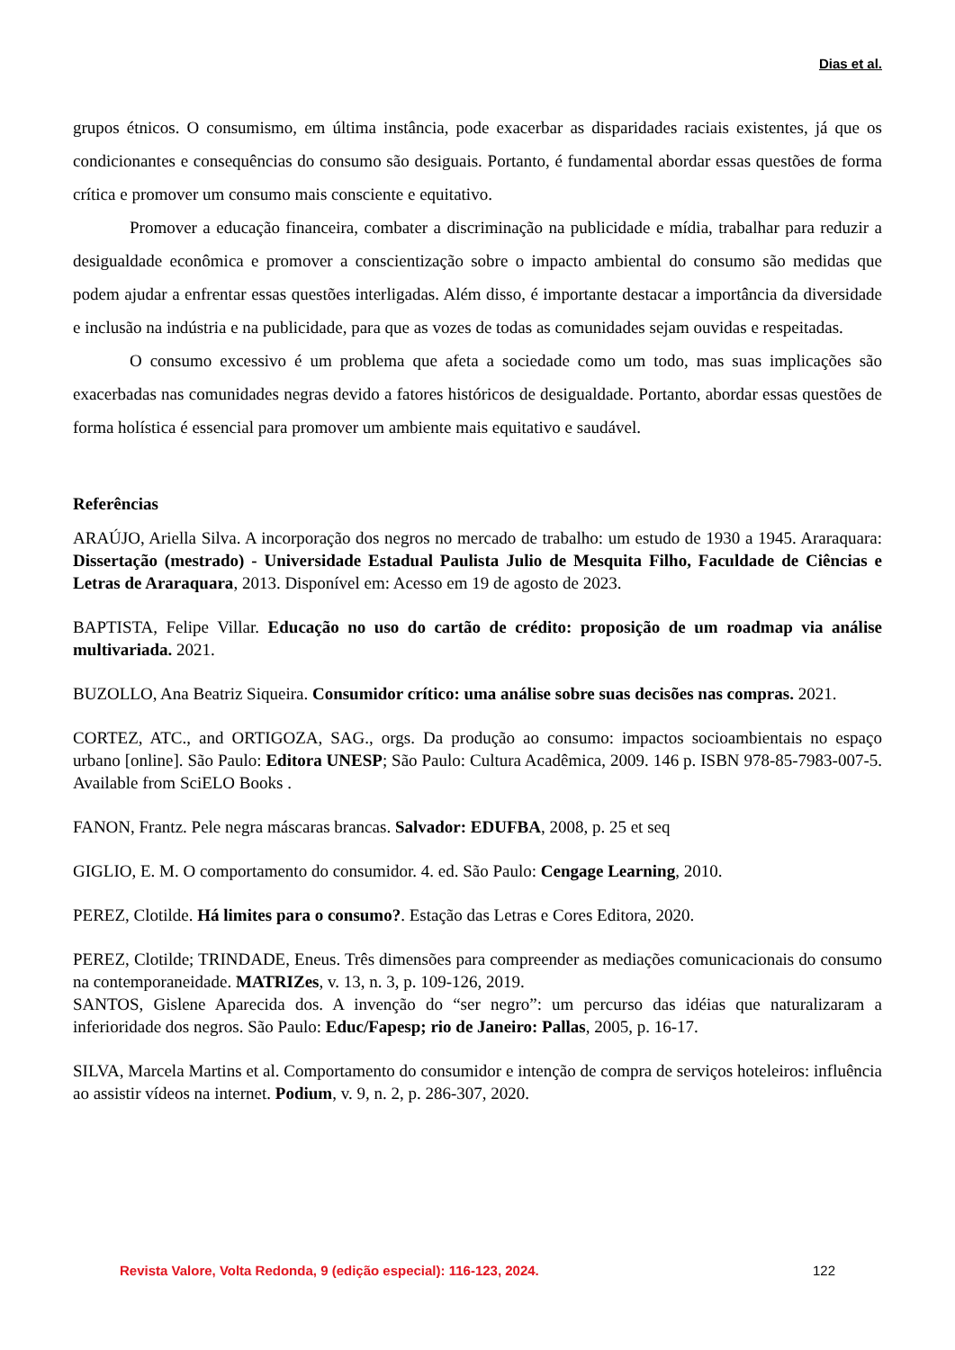Dias et al.
grupos étnicos. O consumismo, em última instância, pode exacerbar as disparidades raciais existentes, já que os condicionantes e consequências do consumo são desiguais. Portanto, é fundamental abordar essas questões de forma crítica e promover um consumo mais consciente e equitativo.
Promover a educação financeira, combater a discriminação na publicidade e mídia, trabalhar para reduzir a desigualdade econômica e promover a conscientização sobre o impacto ambiental do consumo são medidas que podem ajudar a enfrentar essas questões interligadas. Além disso, é importante destacar a importância da diversidade e inclusão na indústria e na publicidade, para que as vozes de todas as comunidades sejam ouvidas e respeitadas.
O consumo excessivo é um problema que afeta a sociedade como um todo, mas suas implicações são exacerbadas nas comunidades negras devido a fatores históricos de desigualdade. Portanto, abordar essas questões de forma holística é essencial para promover um ambiente mais equitativo e saudável.
Referências
ARAÚJO, Ariella Silva. A incorporação dos negros no mercado de trabalho: um estudo de 1930 a 1945. Araraquara: Dissertação (mestrado) - Universidade Estadual Paulista Julio de Mesquita Filho, Faculdade de Ciências e Letras de Araraquara, 2013. Disponível em: Acesso em 19 de agosto de 2023.
BAPTISTA, Felipe Villar. Educação no uso do cartão de crédito: proposição de um roadmap via análise multivariada. 2021.
BUZOLLO, Ana Beatriz Siqueira. Consumidor crítico: uma análise sobre suas decisões nas compras. 2021.
CORTEZ, ATC., and ORTIGOZA, SAG., orgs. Da produção ao consumo: impactos socioambientais no espaço urbano [online]. São Paulo: Editora UNESP; São Paulo: Cultura Acadêmica, 2009. 146 p. ISBN 978-85-7983-007-5. Available from SciELO Books .
FANON, Frantz. Pele negra máscaras brancas. Salvador: EDUFBA, 2008, p. 25 et seq
GIGLIO, E. M. O comportamento do consumidor. 4. ed. São Paulo: Cengage Learning, 2010.
PEREZ, Clotilde. Há limites para o consumo?. Estação das Letras e Cores Editora, 2020.
PEREZ, Clotilde; TRINDADE, Eneus. Três dimensões para compreender as mediações comunicacionais do consumo na contemporaneidade. MATRIZes, v. 13, n. 3, p. 109-126, 2019.
SANTOS, Gislene Aparecida dos. A invenção do “ser negro”: um percurso das idéias que naturalizaram a inferioridade dos negros. São Paulo: Educ/Fapesp; rio de Janeiro: Pallas, 2005, p. 16-17.
SILVA, Marcela Martins et al. Comportamento do consumidor e intenção de compra de serviços hoteleiros: influência ao assistir vídeos na internet. Podium, v. 9, n. 2, p. 286-307, 2020.
Revista Valore, Volta Redonda, 9 (edição especial): 116-123, 2024. 122